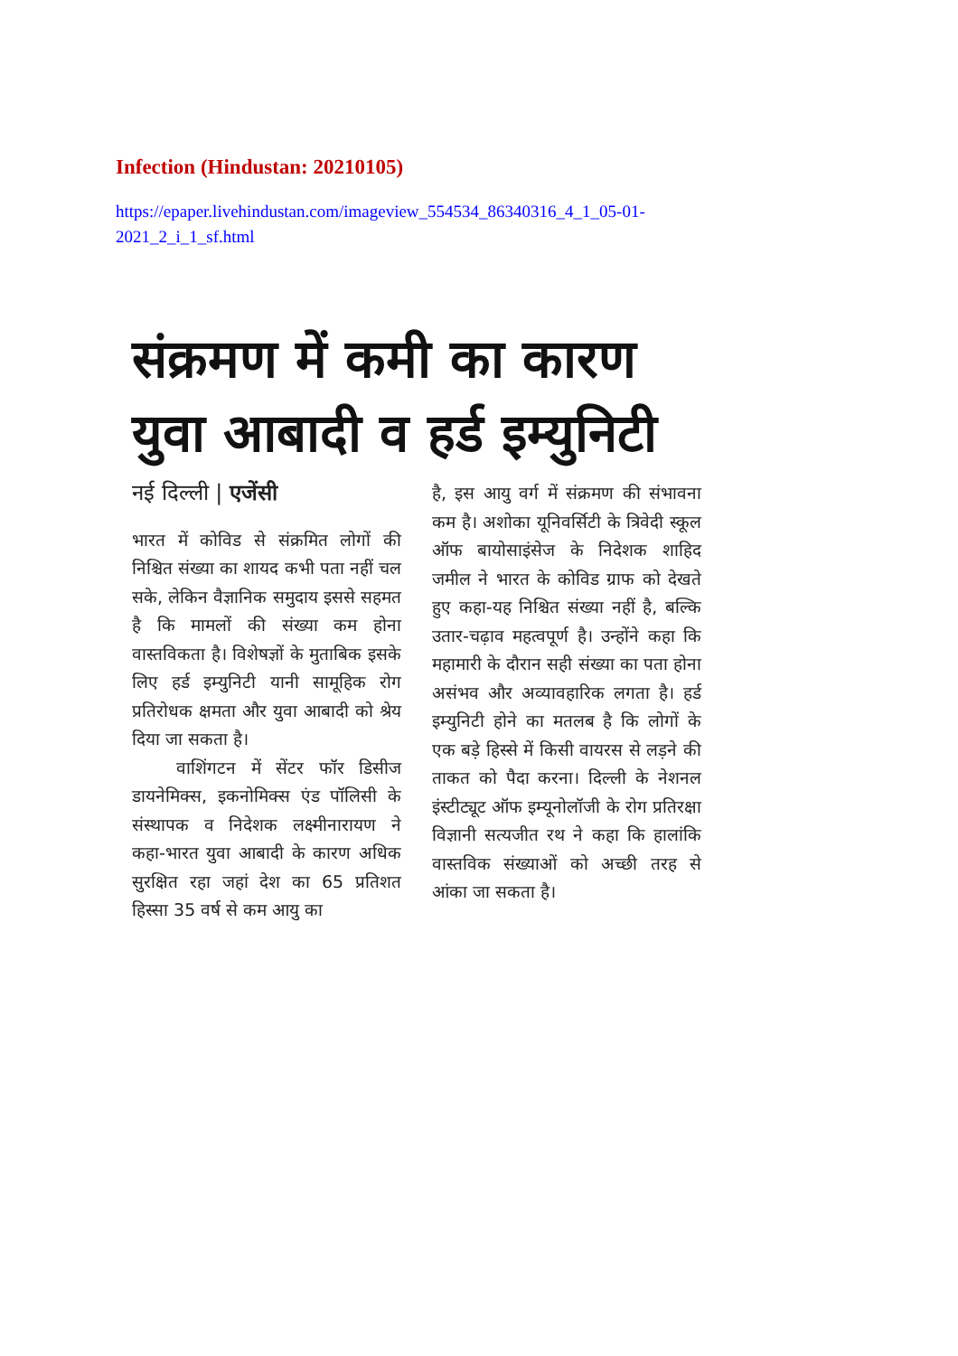Infection (Hindustan: 20210105)
https://epaper.livehindustan.com/imageview_554534_86340316_4_1_05-01-2021_2_i_1_sf.html
संक्रमण में कमी का कारण युवा आबादी व हर्ड इम्युनिटी
नई दिल्ली | एजेंसी
भारत में कोविड से संक्रमित लोगों की निश्चित संख्या का शायद कभी पता नहीं चल सके, लेकिन वैज्ञानिक समुदाय इससे सहमत है कि मामलों की संख्या कम होना वास्तविकता है। विशेषज्ञों के मुताबिक इसके लिए हर्ड इम्युनिटी यानी सामूहिक रोग प्रतिरोधक क्षमता और युवा आबादी को श्रेय दिया जा सकता है।
वाशिंगटन में सेंटर फॉर डिसीज डायनेमिक्स, इकनोमिक्स एंड पॉलिसी के संस्थापक व निदेशक लक्ष्मीनारायण ने कहा-भारत युवा आबादी के कारण अधिक सुरक्षित रहा जहां देश का 65 प्रतिशत हिस्सा 35 वर्ष से कम आयु का
है, इस आयु वर्ग में संक्रमण की संभावना कम है। अशोका यूनिवर्सिटी के त्रिवेदी स्कूल ऑफ बायोसाइंसेज के निदेशक शाहिद जमील ने भारत के कोविड ग्राफ को देखते हुए कहा-यह निश्चित संख्या नहीं है, बल्कि उतार-चढ़ाव महत्वपूर्ण है। उन्होंने कहा कि महामारी के दौरान सही संख्या का पता होना असंभव और अव्यावहारिक लगता है। हर्ड इम्युनिटी होने का मतलब है कि लोगों के एक बड़े हिस्से में किसी वायरस से लड़ने की ताकत को पैदा करना। दिल्ली के नेशनल इंस्टीट्यूट ऑफ इम्यूनोलॉजी के रोग प्रतिरक्षा विज्ञानी सत्यजीत रथ ने कहा कि हालांकि वास्तविक संख्याओं को अच्छी तरह से आंका जा सकता है।